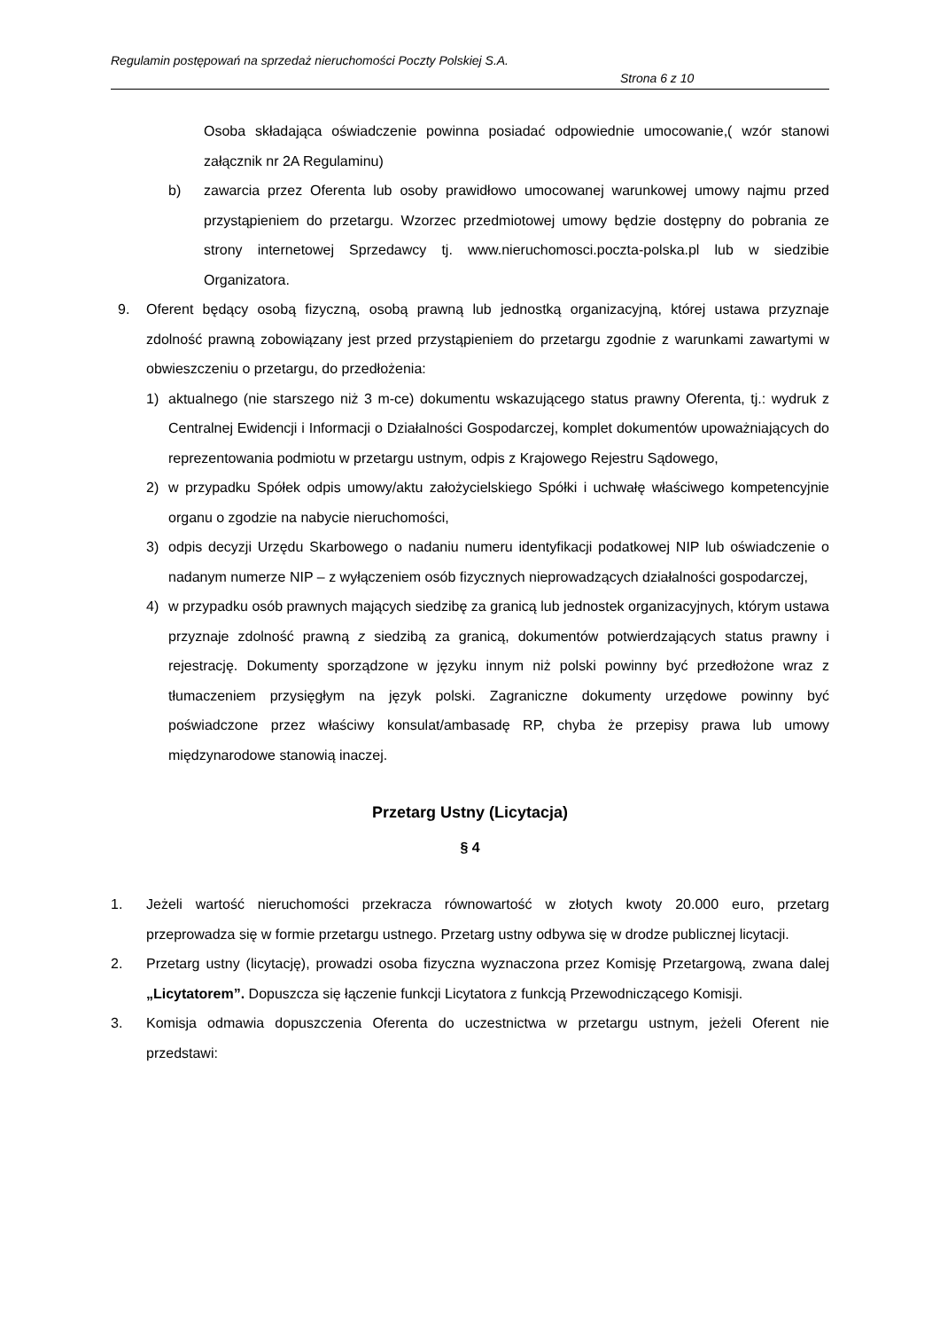Regulamin postępowań na sprzedaż nieruchomości Poczty Polskiej S.A.
Strona 6 z 10
Osoba składająca oświadczenie powinna posiadać odpowiednie umocowanie,( wzór stanowi załącznik nr 2A Regulaminu)
b) zawarcia przez Oferenta lub osoby prawidłowo umocowanej warunkowej umowy najmu przed przystąpieniem do przetargu. Wzorzec przedmiotowej umowy będzie dostępny do pobrania ze strony internetowej Sprzedawcy tj. www.nieruchomosci.poczta-polska.pl lub w siedzibie Organizatora.
9. Oferent będący osobą fizyczną, osobą prawną lub jednostką organizacyjną, której ustawa przyznaje zdolność prawną zobowiązany jest przed przystąpieniem do przetargu zgodnie z warunkami zawartymi w obwieszczeniu o przetargu, do przedłożenia:
1) aktualnego (nie starszego niż 3 m-ce) dokumentu wskazującego status prawny Oferenta, tj.: wydruk z Centralnej Ewidencji i Informacji o Działalności Gospodarczej, komplet dokumentów upoważniających do reprezentowania podmiotu w przetargu ustnym, odpis z Krajowego Rejestru Sądowego,
2) w przypadku Spółek odpis umowy/aktu założycielskiego Spółki i uchwałę właściwego kompetencyjnie organu o zgodzie na nabycie nieruchomości,
3) odpis decyzji Urzędu Skarbowego o nadaniu numeru identyfikacji podatkowej NIP lub oświadczenie o nadanym numerze NIP – z wyłączeniem osób fizycznych nieprowadzących działalności gospodarczej,
4) w przypadku osób prawnych mających siedzibę za granicą lub jednostek organizacyjnych, którym ustawa przyznaje zdolność prawną z siedzibą za granicą, dokumentów potwierdzających status prawny i rejestrację. Dokumenty sporządzone w języku innym niż polski powinny być przedłożone wraz z tłumaczeniem przysięgłym na język polski. Zagraniczne dokumenty urzędowe powinny być poświadczone przez właściwy konsulat/ambasadę RP, chyba że przepisy prawa lub umowy międzynarodowe stanowią inaczej.
Przetarg Ustny (Licytacja)
§ 4
1. Jeżeli wartość nieruchomości przekracza równowartość w złotych kwoty 20.000 euro, przetarg przeprowadza się w formie przetargu ustnego. Przetarg ustny odbywa się w drodze publicznej licytacji.
2. Przetarg ustny (licytację), prowadzi osoba fizyczna wyznaczona przez Komisję Przetargową, zwana dalej „Licytatorem”. Dopuszcza się łączenie funkcji Licytatora z funkcją Przewodniczącego Komisji.
3. Komisja odmawia dopuszczenia Oferenta do uczestnictwa w przetargu ustnym, jeżeli Oferent nie przedstawi: